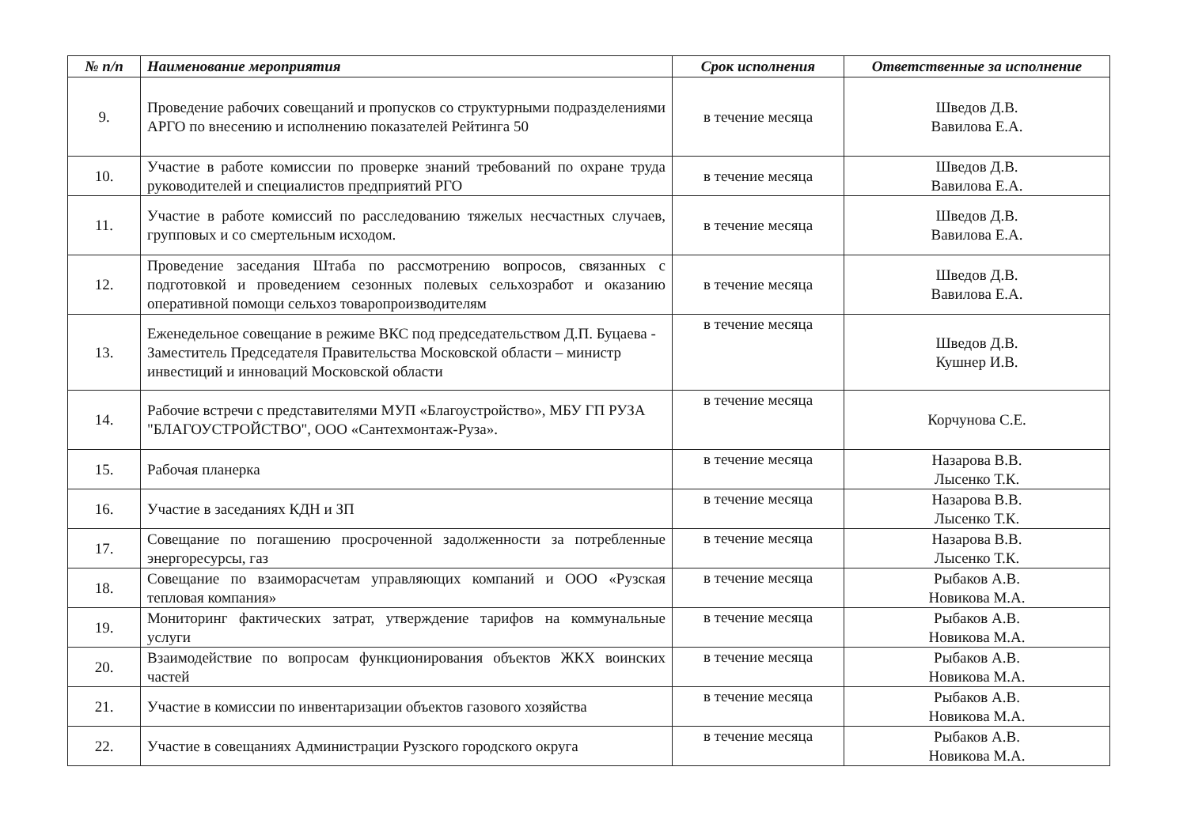| № п/п | Наименование мероприятия | Срок исполнения | Ответственные за исполнение |
| --- | --- | --- | --- |
| 9. | Проведение рабочих совещаний и пропусков со структурными подразделениями АРГО по внесению и исполнению показателей Рейтинга 50 | в течение месяца | Шведов Д.В. Вавилова Е.А. |
| 10. | Участие в работе комиссии по проверке знаний требований по охране труда руководителей и специалистов предприятий РГО | в течение месяца | Шведов Д.В. Вавилова Е.А. |
| 11. | Участие в работе комиссий по расследованию тяжелых несчастных случаев, групповых и со смертельным исходом. | в течение месяца | Шведов Д.В. Вавилова Е.А. |
| 12. | Проведение заседания Штаба по рассмотрению вопросов, связанных с подготовкой и проведением сезонных полевых сельхозработ и оказанию оперативной помощи сельхоз товаропроизводителям | в течение месяца | Шведов Д.В. Вавилова Е.А. |
| 13. | Еженедельное совещание в режиме ВКС под председательством Д.П. Буцаева - Заместитель Председателя Правительства Московской области – министр инвестиций и инноваций Московской области | в течение месяца | Шведов Д.В. Кушнер И.В. |
| 14. | Рабочие встречи с представителями МУП «Благоустройство», МБУ ГП РУЗА "БЛАГОУСТРОЙСТВО", ООО «Сантехмонтаж-Руза». | в течение месяца | Корчунова С.Е. |
| 15. | Рабочая планерка | в течение месяца | Назарова В.В. Лысенко Т.К. |
| 16. | Участие в заседаниях КДН и ЗП | в течение месяца | Назарова В.В. Лысенко Т.К. |
| 17. | Совещание по погашению просроченной задолженности за потребленные энергоресурсы, газ | в течение месяца | Назарова В.В. Лысенко Т.К. |
| 18. | Совещание по взаиморасчетам управляющих компаний и ООО «Рузская тепловая компания» | в течение месяца | Рыбаков А.В. Новикова М.А. |
| 19. | Мониторинг фактических затрат, утверждение тарифов на коммунальные услуги | в течение месяца | Рыбаков А.В. Новикова М.А. |
| 20. | Взаимодействие по вопросам функционирования объектов ЖКХ воинских частей | в течение месяца | Рыбаков А.В. Новикова М.А. |
| 21. | Участие в комиссии по инвентаризации объектов газового хозяйства | в течение месяца | Рыбаков А.В. Новикова М.А. |
| 22. | Участие в совещаниях Администрации Рузского городского округа | в течение месяца | Рыбаков А.В. Новикова М.А. |